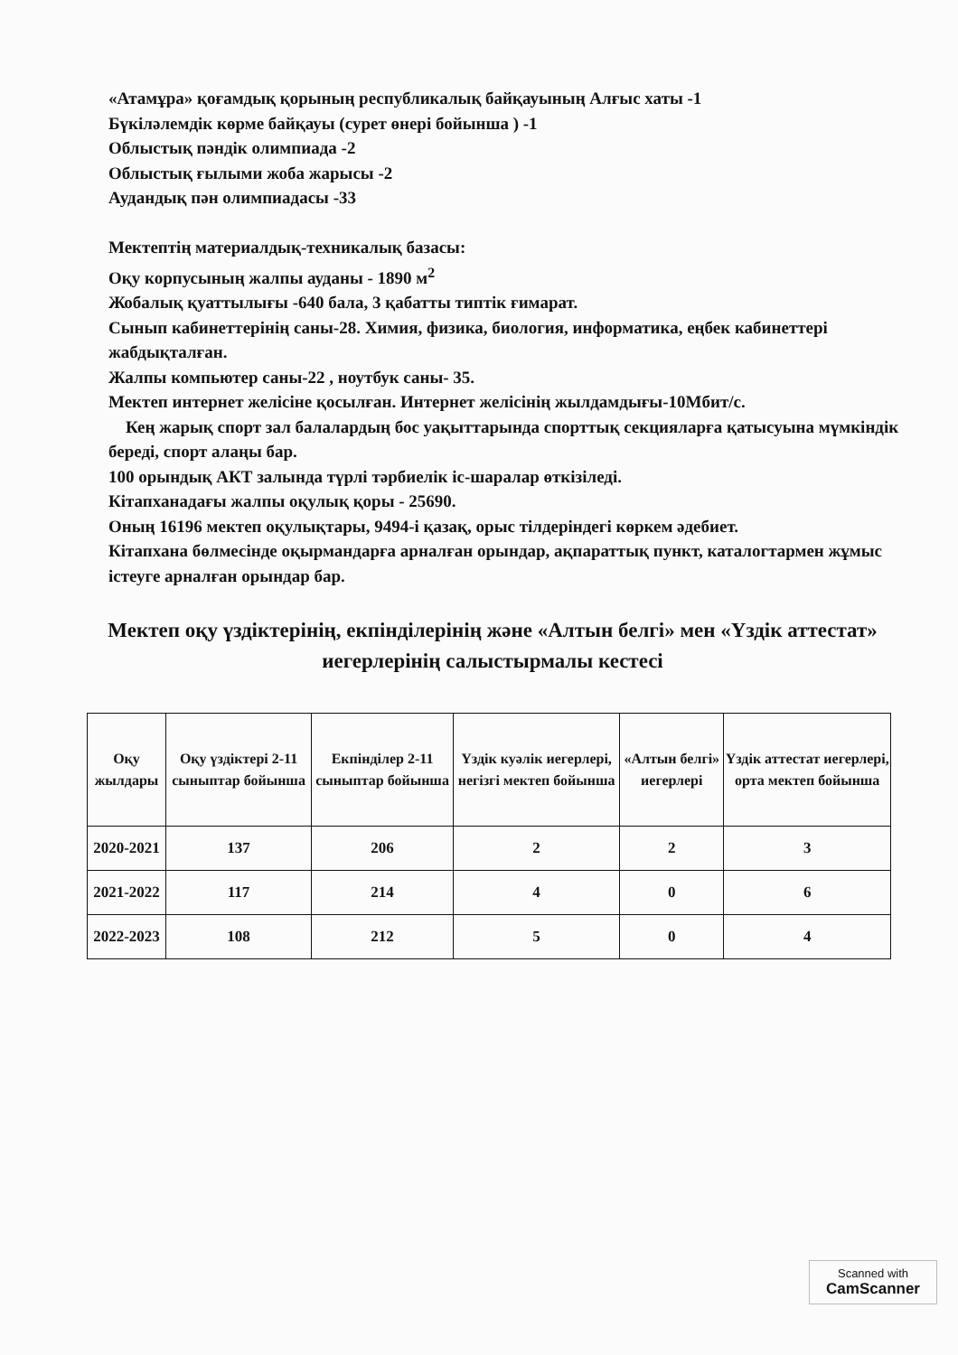«Атамұра» қоғамдық қорының республикалық байқауының Алғыс хаты -1
Бүкіләлемдік көрме байқауы (сурет өнері бойынша ) -1
Облыстық пәндік олимпиада -2
Облыстық ғылыми жоба жарысы -2
Аудандық пән олимпиадасы -33
Мектептің материалдық-техникалық базасы:
Оқу корпусының жалпы ауданы - 1890 м<sup>2</sup>
Жобалық қуаттылығы -640 бала, 3 қабатты типтік ғимарат.
Сынып кабинеттерінің саны-28. Химия, физика, биология, информатика, еңбек кабинеттері жабдықталған.
Жалпы компьютер саны-22 , ноутбук саны- 35.
Мектеп интернет желісіне қосылған. Интернет желісінің жылдамдығы-10Мбит/с.
Кең жарық спорт зал балалардың бос уақыттарында спорттық секцияларға қатысуына мүмкіндік береді, спорт алаңы бар.
100 орындық АКТ залында түрлі тәрбиелік іс-шаралар өткізіледі.
Кітапханадағы жалпы оқулық қоры - 25690.
Оның 16196 мектеп оқулықтары, 9494-і қазақ, орыс тілдеріндегі көркем әдебиет.
Кітапхана бөлмесінде оқырмандарға арналған орындар, ақпараттық пункт, каталогтармен жұмыс істеуге арналған орындар бар.
Мектеп оқу үздіктерінің, екпінділерінің және «Алтын белгі» мен «Үздік аттестат» иегерлерінің салыстырмалы кестесі
| Оқу жылдары | Оқу үздіктері 2-11 сыныптар бойынша | Екпінділер 2-11 сыныптар бойынша | Үздік куәлік иегерлері, негізгі мектеп бойынша | «Алтын белгі» иегерлері | Үздік аттестат иегерлері, орта мектеп бойынша |
| --- | --- | --- | --- | --- | --- |
| 2020-2021 | 137 | 206 | 2 | 2 | 3 |
| 2021-2022 | 117 | 214 | 4 | 0 | 6 |
| 2022-2023 | 108 | 212 | 5 | 0 | 4 |
Scanned with
CamScanner